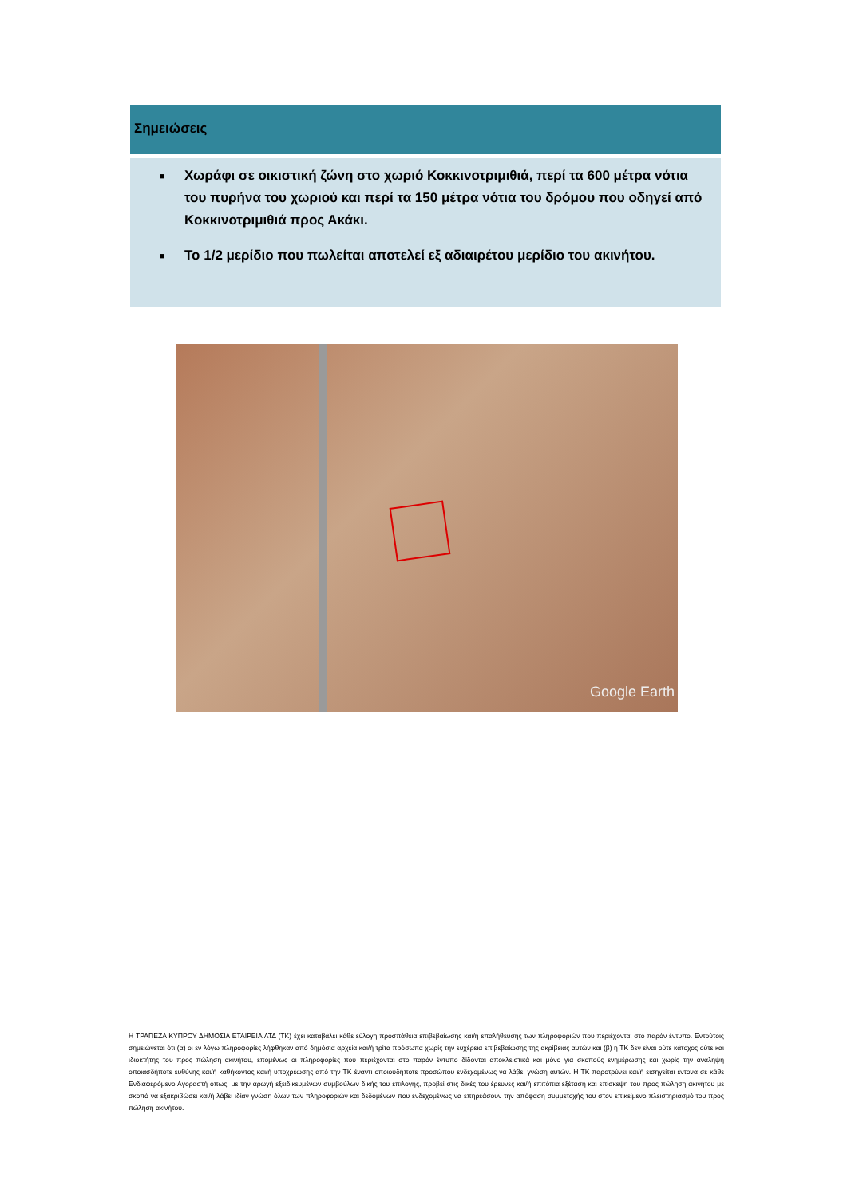Σημειώσεις
■ Χωράφι σε οικιστική ζώνη στο χωριό Κοκκινοτριμιθιά, περί τα 600 μέτρα νότια του πυρήνα του χωριού και περί τα 150 μέτρα νότια του δρόμου που οδηγεί από Κοκκινοτριμιθιά προς Ακάκι.
■ Το 1/2 μερίδιο που πωλείται αποτελεί εξ αδιαιρέτου μερίδιο του ακινήτου.
Google Earth
Η ΤΡΑΠΕΖΑ ΚΥΠΡΟΥ ΔΗΜΟΣΙΑ ΕΤΑΙΡΕΙΑ ΛΤΔ (ΤΚ) έχει καταβάλει κάθε εύλογη προσπάθεια επιβεβαίωσης και/ή επαλήθευσης των πληροφοριών που περιέχονται στο παρόν έντυπο. Εντούτοις σημειώνεται ότι (α) οι εν λόγω πληροφορίες λήφθηκαν από δημόσια αρχεία και/ή τρίτα πρόσωπα χωρίς την ευχέρεια επιβεβαίωσης της ακρίβειας αυτών και (β) η ΤΚ δεν είναι ούτε κάτοχος ούτε και ιδιοκτήτης του προς πώληση ακινήτου, επομένως οι πληροφορίες που περιέχονται στο παρόν έντυπο δίδονται αποκλειστικά και μόνο για σκοπούς ενημέρωσης και χωρίς την ανάληψη οποιασδήποτε ευθύνης και/ή καθήκοντος και/ή υποχρέωσης από την ΤΚ έναντι οποιουδήποτε προσώπου ενδεχομένως να λάβει γνώση αυτών. Η ΤΚ παροτρύνει και/ή εισηγείται έντονα σε κάθε Ενδιαφερόμενο Αγοραστή όπως, με την αρωγή εξειδικευμένων συμβούλων δικής του επιλογής, προβεί στις δικές του έρευνες και/ή επιτόπια εξέταση και επίσκεψη του προς πώληση ακινήτου με σκοπό να εξακριβώσει και/ή λάβει ιδίαν γνώση όλων των πληροφοριών και δεδομένων που ενδεχομένως να επηρεάσουν την απόφαση συμμετοχής του στον επικείμενο πλειστηριασμό του προς πώληση ακινήτου.